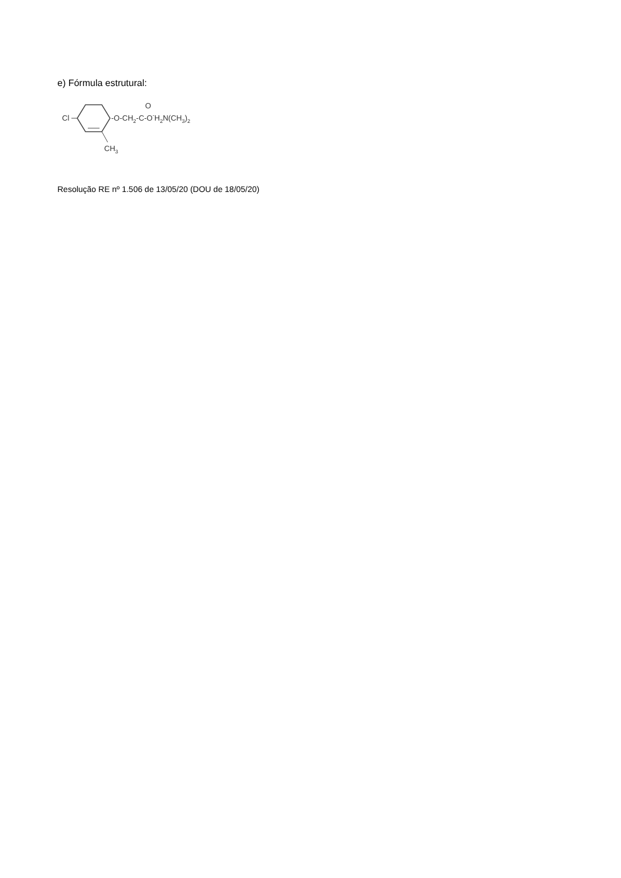e) Fórmula estrutural:
Cl
CH3
-O-CH2-C-O-H2N(CH3)2
O
Resolução RE nº 1.506 de 13/05/20 (DOU de 18/05/20)